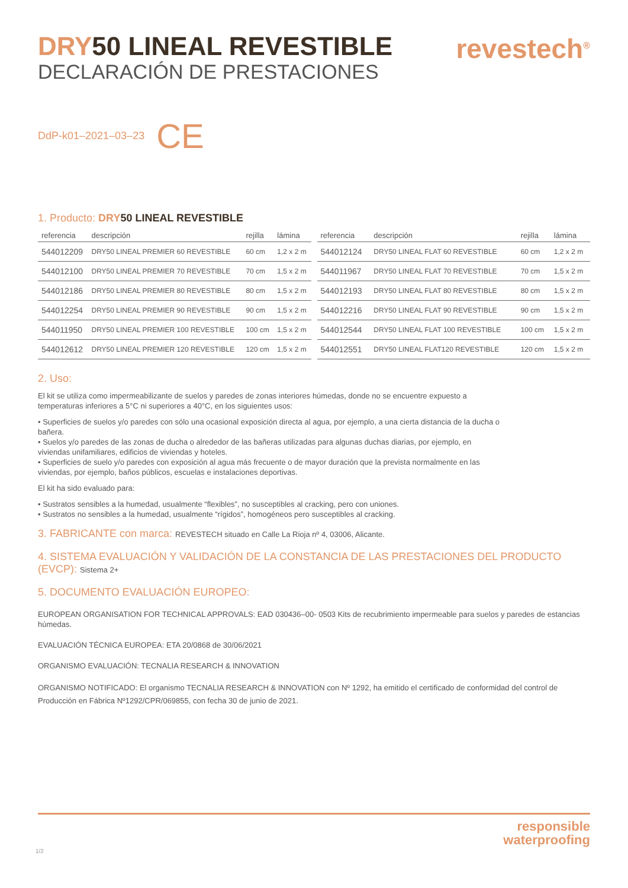DRY50 LINEAL REVESTIBLE
DECLARACIÓN DE PRESTACIONES
revestech<sup>®</sup>
DdP-k01–2021–03–23 CE
1. Producto: DRY 50 LINEAL REVESTIBLE
| referencia | descripción | rejilla | lámina |
| --- | --- | --- | --- |
| 544012209 | DRY50 LINEAL PREMIER 60 REVESTIBLE | 60 cm | 1,2 x 2 m |
| 544012100 | DRY50 LINEAL PREMIER 70 REVESTIBLE | 70 cm | 1,5 x 2 m |
| 544012186 | DRY50 LINEAL PREMIER 80 REVESTIBLE | 80 cm | 1,5 x 2 m |
| 544012254 | DRY50 LINEAL PREMIER 90 REVESTIBLE | 90 cm | 1,5 x 2 m |
| 544011950 | DRY50 LINEAL PREMIER 100 REVESTIBLE | 100 cm | 1,5 x 2 m |
| 544012612 | DRY50 LINEAL PREMIER 120 REVESTIBLE | 120 cm | 1,5 x 2 m |
| referencia | descripción | rejilla | lámina |
| --- | --- | --- | --- |
| 544012124 | DRY50 LINEAL FLAT 60 REVESTIBLE | 60 cm | 1,2 x 2 m |
| 544011967 | DRY50 LINEAL FLAT 70 REVESTIBLE | 70 cm | 1,5 x 2 m |
| 544012193 | DRY50 LINEAL FLAT 80 REVESTIBLE | 80 cm | 1,5 x 2 m |
| 544012216 | DRY50 LINEAL FLAT 90 REVESTIBLE | 90 cm | 1,5 x 2 m |
| 544012544 | DRY50 LINEAL FLAT 100 REVESTIBLE | 100 cm | 1,5 x 2 m |
| 544012551 | DRY50 LINEAL FLAT120 REVESTIBLE | 120 cm | 1,5 x 2 m |
2. Uso:
El kit se utiliza como impermeabilizante de suelos y paredes de zonas interiores húmedas, donde no se encuentre expuesto a temperaturas inferiores a 5°C ni superiores a 40°C, en los siguientes usos:
• Superficies de suelos y/o paredes con sólo una ocasional exposición directa al agua, por ejemplo, a una cierta distancia de la ducha o bañera.
• Suelos y/o paredes de las zonas de ducha o alrededor de las bañeras utilizadas para algunas duchas diarias, por ejemplo, en viviendas unifamiliares, edificios de viviendas y hoteles.
• Superficies de suelo y/o paredes con exposición al agua más frecuente o de mayor duración que la prevista normalmente en las viviendas, por ejemplo, baños públicos, escuelas e instalaciones deportivas.
El kit ha sido evaluado para:
• Sustratos sensibles a la humedad, usualmente “flexibles”, no susceptibles al cracking, pero con uniones.
• Sustratos no sensibles a la humedad, usualmente “rígidos”, homogéneos pero susceptibles al cracking.
3. FABRICANTE con marca: REVESTECH situado en Calle La Rioja nº 4, 03006, Alicante.
4. SISTEMA EVALUACIÓN Y VALIDACIÓN DE LA CONSTANCIA DE LAS PRESTACIONES DEL PRODUCTO (EVCP): Sistema 2+
5. DOCUMENTO EVALUACIÓN EUROPEO:
EUROPEAN ORGANISATION FOR TECHNICAL APPROVALS: EAD 030436–00- 0503 Kits de recubrimiento impermeable para suelos y paredes de estancias húmedas.
EVALUACIÓN TÉCNICA EUROPEA: ETA 20/0868 de 30/06/2021
ORGANISMO EVALUACIÓN: TECNALIA RESEARCH & INNOVATION
ORGANISMO NOTIFICADO: El organismo TECNALIA RESEARCH & INNOVATION con Nº 1292, ha emitido el certificado de conformidad del control de Producción en Fábrica Nº1292/CPR/069855, con fecha 30 de junio de 2021.
responsible
waterproofing
1/2